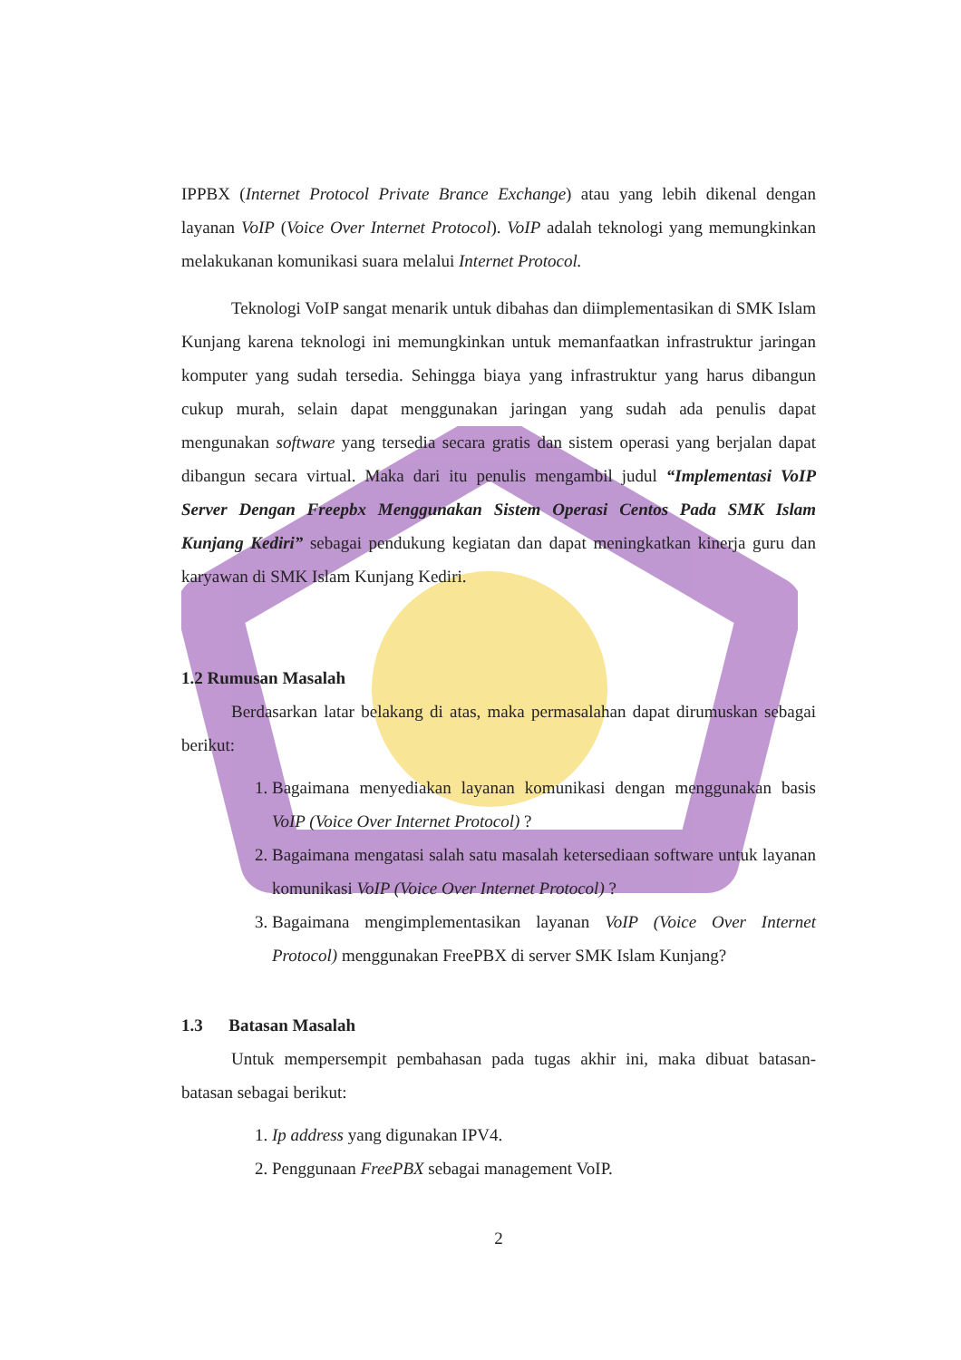IPPBX (Internet Protocol Private Brance Exchange) atau yang lebih dikenal dengan layanan VoIP (Voice Over Internet Protocol). VoIP adalah teknologi yang memungkinkan melakukanan komunikasi suara melalui Internet Protocol.
Teknologi VoIP sangat menarik untuk dibahas dan diimplementasikan di SMK Islam Kunjang karena teknologi ini memungkinkan untuk memanfaatkan infrastruktur jaringan komputer yang sudah tersedia. Sehingga biaya yang infrastruktur yang harus dibangun cukup murah, selain dapat menggunakan jaringan yang sudah ada penulis dapat mengunakan software yang tersedia secara gratis dan sistem operasi yang berjalan dapat dibangun secara virtual. Maka dari itu penulis mengambil judul “Implementasi VoIP Server Dengan Freepbx Menggunakan Sistem Operasi Centos Pada SMK Islam Kunjang Kediri” sebagai pendukung kegiatan dan dapat meningkatkan kinerja guru dan karyawan di SMK Islam Kunjang Kediri.
1.2 Rumusan Masalah
Berdasarkan latar belakang di atas, maka permasalahan dapat dirumuskan sebagai berikut:
1. Bagaimana menyediakan layanan komunikasi dengan menggunakan basis VoIP (Voice Over Internet Protocol) ?
2. Bagaimana mengatasi salah satu masalah ketersediaan software untuk layanan komunikasi VoIP (Voice Over Internet Protocol) ?
3. Bagaimana mengimplementasikan layanan VoIP (Voice Over Internet Protocol) menggunakan FreePBX di server SMK Islam Kunjang?
1.3 Batasan Masalah
Untuk mempersempit pembahasan pada tugas akhir ini, maka dibuat batasan-batasan sebagai berikut:
1. Ip address yang digunakan IPV4.
2. Penggunaan FreePBX sebagai management VoIP.
2